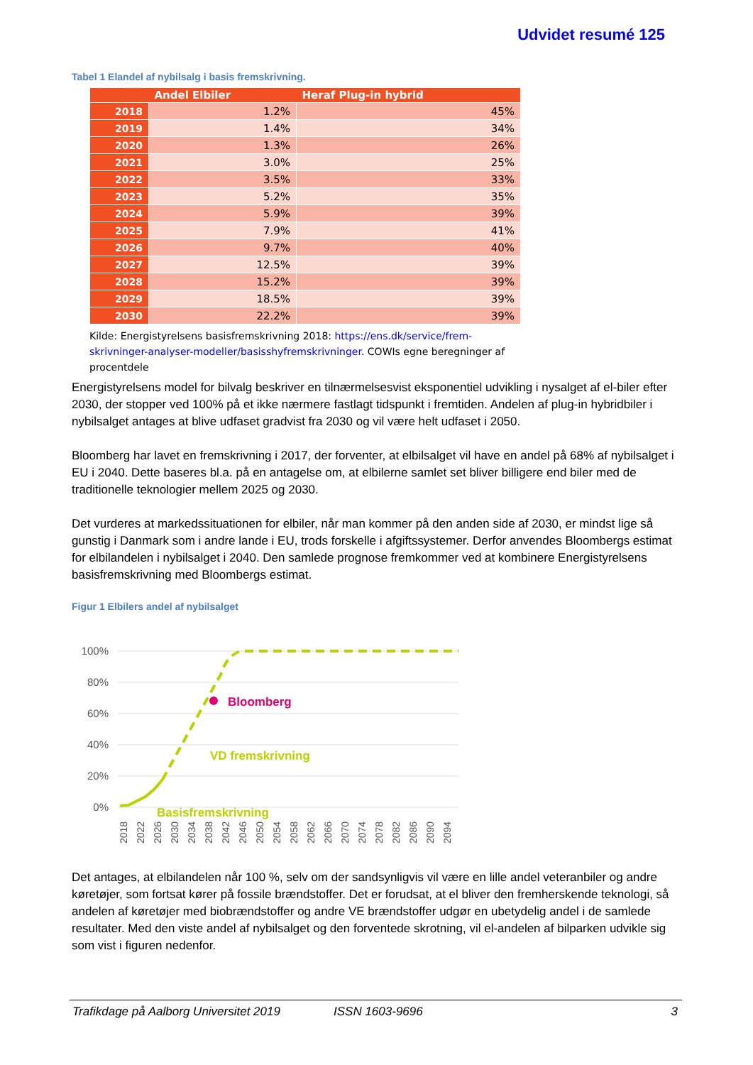Udvidet resumé 125
Tabel 1 Elandel af nybilsalg i basis fremskrivning.
| | Andel Elbiler | Heraf Plug-in hybrid |
| --- | --- | --- |
| 2018 | 1.2% | 45% |
| 2019 | 1.4% | 34% |
| 2020 | 1.3% | 26% |
| 2021 | 3.0% | 25% |
| 2022 | 3.5% | 33% |
| 2023 | 5.2% | 35% |
| 2024 | 5.9% | 39% |
| 2025 | 7.9% | 41% |
| 2026 | 9.7% | 40% |
| 2027 | 12.5% | 39% |
| 2028 | 15.2% | 39% |
| 2029 | 18.5% | 39% |
| 2030 | 22.2% | 39% |
Kilde: Energistyrelsens basisfremskrivning 2018: https://ens.dk/service/frem-skrivninger-analyser-modeller/basisshyfremskrivninger. COWIs egne beregninger af procentdele
Energistyrelsens model for bilvalg beskriver en tilnærmelsesvist eksponentiel udvikling i nysalget af el-biler efter 2030, der stopper ved 100% på et ikke nærmere fastlagt tidspunkt i fremtiden. Andelen af plug-in hybridbiler i nybilsalget antages at blive udfaset gradvist fra 2030 og vil være helt udfaset i 2050.
Bloomberg har lavet en fremskrivning i 2017, der forventer, at elbilsalget vil have en andel på 68% af nybilsalget i EU i 2040. Dette baseres bl.a. på en antagelse om, at elbilerne samlet set bliver billigere end biler med de traditionelle teknologier mellem 2025 og 2030.
Det vurderes at markedssituationen for elbiler, når man kommer på den anden side af 2030, er mindst lige så gunstig i Danmark som i andre lande i EU, trods forskelle i afgiftssystemer. Derfor anvendes Bloombergs estimat for elbilandelen i nybilsalget i 2040. Den samlede prognose fremkommer ved at kombinere Energistyrelsens basisfremskrivning med Bloombergs estimat.
Figur 1 Elbilers andel af nybilsalget
100%
80%
60%
40%
20%
0%
Bloomberg
VD fremskrivning
Basisfremskrivning
2018
2022
2026
2030
2034
2038
2042
2046
2050
2054
2058
2062
2066
2070
2074
2078
2082
2086
2090
2094
Det antages, at elbilandelen når 100 %, selv om der sandsynligvis vil være en lille andel veteranbiler og andre køretøjer, som fortsat kører på fossile brændstoffer. Det er forudsat, at el bliver den fremherskende teknologi, så andelen af køretøjer med biobrændstoffer og andre VE brændstoffer udgør en ubetydelig andel i de samlede resultater. Med den viste andel af nybilsalget og den forventede skrotning, vil el-andelen af bilparken udvikle sig som vist i figuren nedenfor.
Trafikdage på Aalborg Universitet 2019 ISSN 1603-9696 3